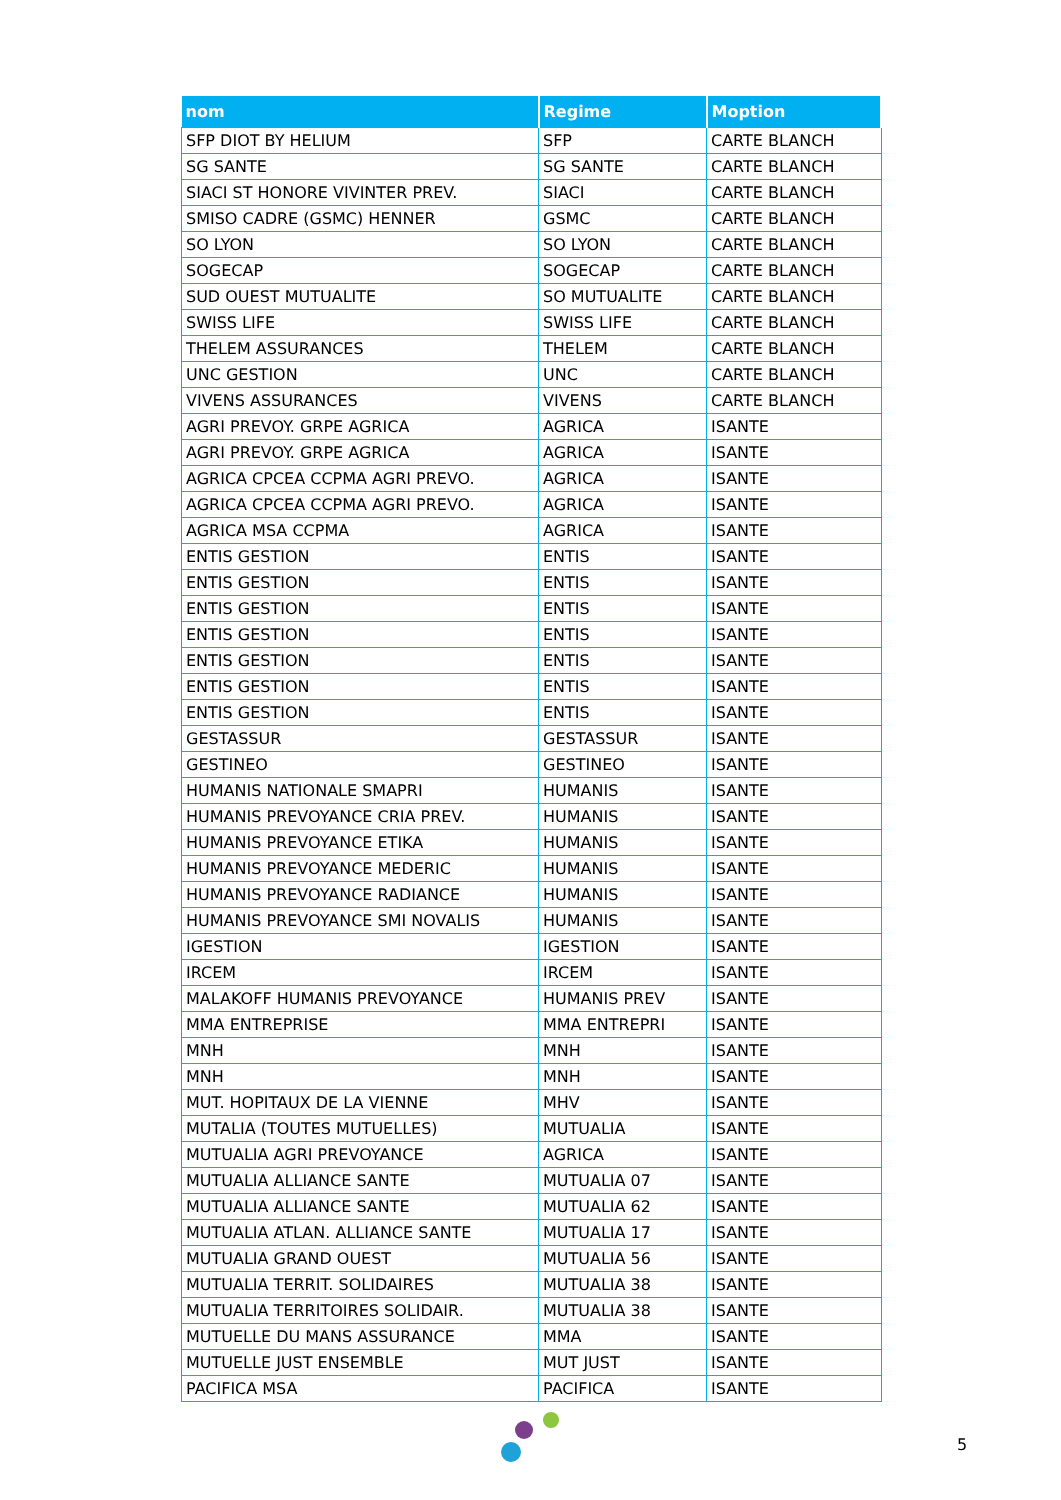| nom | Regime | Moption |
| --- | --- | --- |
| SFP DIOT BY HELIUM | SFP | CARTE BLANCH |
| SG SANTE | SG SANTE | CARTE BLANCH |
| SIACI ST HONORE VIVINTER PREV. | SIACI | CARTE BLANCH |
| SMISO CADRE (GSMC) HENNER | GSMC | CARTE BLANCH |
| SO LYON | SO LYON | CARTE BLANCH |
| SOGECAP | SOGECAP | CARTE BLANCH |
| SUD OUEST MUTUALITE | SO MUTUALITE | CARTE BLANCH |
| SWISS LIFE | SWISS LIFE | CARTE BLANCH |
| THELEM ASSURANCES | THELEM | CARTE BLANCH |
| UNC GESTION | UNC | CARTE BLANCH |
| VIVENS ASSURANCES | VIVENS | CARTE BLANCH |
| AGRI PREVOY. GRPE AGRICA | AGRICA | ISANTE |
| AGRI PREVOY. GRPE AGRICA | AGRICA | ISANTE |
| AGRICA CPCEA CCPMA AGRI PREVO. | AGRICA | ISANTE |
| AGRICA CPCEA CCPMA AGRI PREVO. | AGRICA | ISANTE |
| AGRICA MSA CCPMA | AGRICA | ISANTE |
| ENTIS GESTION | ENTIS | ISANTE |
| ENTIS GESTION | ENTIS | ISANTE |
| ENTIS GESTION | ENTIS | ISANTE |
| ENTIS GESTION | ENTIS | ISANTE |
| ENTIS GESTION | ENTIS | ISANTE |
| ENTIS GESTION | ENTIS | ISANTE |
| ENTIS GESTION | ENTIS | ISANTE |
| GESTASSUR | GESTASSUR | ISANTE |
| GESTINEO | GESTINEO | ISANTE |
| HUMANIS NATIONALE SMAPRI | HUMANIS | ISANTE |
| HUMANIS PREVOYANCE CRIA PREV. | HUMANIS | ISANTE |
| HUMANIS PREVOYANCE ETIKA | HUMANIS | ISANTE |
| HUMANIS PREVOYANCE MEDERIC | HUMANIS | ISANTE |
| HUMANIS PREVOYANCE RADIANCE | HUMANIS | ISANTE |
| HUMANIS PREVOYANCE SMI NOVALIS | HUMANIS | ISANTE |
| IGESTION | IGESTION | ISANTE |
| IRCEM | IRCEM | ISANTE |
| MALAKOFF HUMANIS PREVOYANCE | HUMANIS PREV | ISANTE |
| MMA ENTREPRISE | MMA ENTREPRI | ISANTE |
| MNH | MNH | ISANTE |
| MNH | MNH | ISANTE |
| MUT. HOPITAUX DE LA VIENNE | MHV | ISANTE |
| MUTALIA (TOUTES MUTUELLES) | MUTUALIA | ISANTE |
| MUTUALIA AGRI PREVOYANCE | AGRICA | ISANTE |
| MUTUALIA ALLIANCE SANTE | MUTUALIA 07 | ISANTE |
| MUTUALIA ALLIANCE SANTE | MUTUALIA 62 | ISANTE |
| MUTUALIA ATLAN. ALLIANCE SANTE | MUTUALIA 17 | ISANTE |
| MUTUALIA GRAND OUEST | MUTUALIA 56 | ISANTE |
| MUTUALIA TERRIT. SOLIDAIRES | MUTUALIA 38 | ISANTE |
| MUTUALIA TERRITOIRES SOLIDAIR. | MUTUALIA 38 | ISANTE |
| MUTUELLE DU MANS ASSURANCE | MMA | ISANTE |
| MUTUELLE JUST ENSEMBLE | MUT JUST | ISANTE |
| PACIFICA MSA | PACIFICA | ISANTE |
5